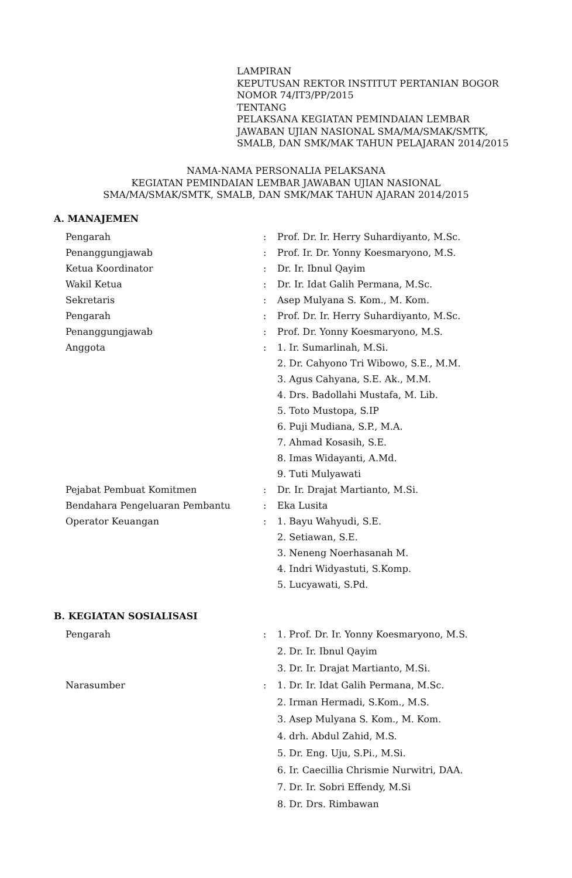LAMPIRAN
KEPUTUSAN REKTOR INSTITUT PERTANIAN BOGOR
NOMOR 74/IT3/PP/2015
TENTANG
PELAKSANA KEGIATAN PEMINDAIAN LEMBAR
JAWABAN UJIAN NASIONAL SMA/MA/SMAK/SMTK,
SMALB, DAN SMK/MAK TAHUN PELAJARAN 2014/2015
NAMA-NAMA PERSONALIA PELAKSANA
KEGIATAN PEMINDAIAN LEMBAR JAWABAN UJIAN NASIONAL
SMA/MA/SMAK/SMTK, SMALB, DAN SMK/MAK TAHUN AJARAN 2014/2015
A. MANAJEMEN
| Pengarah | : | Prof. Dr. Ir. Herry Suhardiyanto, M.Sc. |
| Penanggungjawab | : | Prof. Ir. Dr. Yonny Koesmaryono, M.S. |
| Ketua Koordinator | : | Dr. Ir. Ibnul Qayim |
| Wakil Ketua | : | Dr. Ir. Idat Galih Permana, M.Sc. |
| Sekretaris | : | Asep Mulyana S. Kom., M. Kom. |
| Pengarah | : | Prof. Dr. Ir. Herry Suhardiyanto, M.Sc. |
| Penanggungjawab | : | Prof. Dr. Yonny Koesmaryono, M.S. |
| Anggota | : | 1. Ir. Sumarlinah, M.Si. |
| | | 2. Dr. Cahyono Tri Wibowo, S.E., M.M. |
| | | 3. Agus Cahyana, S.E. Ak., M.M. |
| | | 4. Drs. Badollahi Mustafa, M. Lib. |
| | | 5. Toto Mustopa, S.IP |
| | | 6. Puji Mudiana, S.P., M.A. |
| | | 7. Ahmad Kosasih, S.E. |
| | | 8. Imas Widayanti, A.Md. |
| | | 9. Tuti Mulyawati |
| Pejabat Pembuat Komitmen | : | Dr. Ir. Drajat Martianto, M.Si. |
| Bendahara Pengeluaran Pembantu | : | Eka Lusita |
| Operator Keuangan | : | 1. Bayu Wahyudi, S.E. |
| | | 2. Setiawan, S.E. |
| | | 3. Neneng Noerhasanah M. |
| | | 4. Indri Widyastuti, S.Komp. |
| | | 5. Lucyawati, S.Pd. |
B. KEGIATAN SOSIALISASI
| Pengarah | : | 1. Prof. Dr. Ir. Yonny Koesmaryono, M.S. |
| | | 2. Dr. Ir. Ibnul Qayim |
| | | 3. Dr. Ir. Drajat Martianto, M.Si. |
| Narasumber | : | 1. Dr. Ir. Idat Galih Permana, M.Sc. |
| | | 2. Irman Hermadi, S.Kom., M.S. |
| | | 3. Asep Mulyana S. Kom., M. Kom. |
| | | 4. drh. Abdul Zahid, M.S. |
| | | 5. Dr. Eng. Uju, S.Pi., M.Si. |
| | | 6. Ir. Caecillia Chrismie Nurwitri, DAA. |
| | | 7. Dr. Ir. Sobri Effendy, M.Si |
| | | 8. Dr. Drs. Rimbawan |